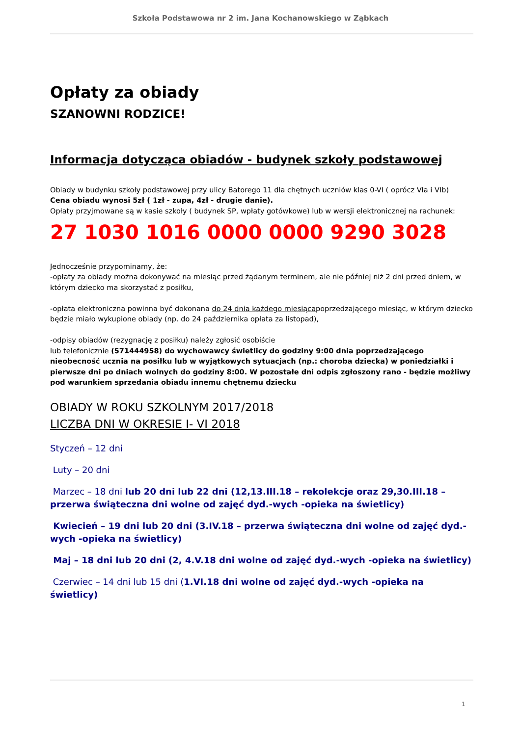Szkoła Podstawowa nr 2 im. Jana Kochanowskiego w Ząbkach
Opłaty za obiady
SZANOWNI RODZICE!
Informacja dotycząca obiadów - budynek szkoły podstawowej
Obiady w budynku szkoły podstawowej przy ulicy Batorego 11 dla chętnych uczniów klas 0-VI ( oprócz VIa i VIb)
Cena obiadu wynosi 5zł ( 1zł - zupa, 4zł - drugie danie).
Opłaty przyjmowane są w kasie szkoły ( budynek SP, wpłaty gotówkowe) lub w wersji elektronicznej na rachunek:
27 1030 1016 0000 0000 9290 3028
Jednocześnie przypominamy, że:
-opłaty za obiady można dokonywać na miesiąc przed żądanym terminem, ale nie później niż 2 dni przed dniem, w którym dziecko ma skorzystać z posiłku,
-opłata elektroniczna powinna być dokonana do 24 dnia każdego miesiącapoprzedzającego miesiąc, w którym dziecko będzie miało wykupione obiady (np. do 24 października opłata za listopad),
-odpisy obiadów (rezygnację z posiłku) należy zgłosić osobiście
lub telefonicznie (571444958) do wychowawcy świetlicy do godziny 9:00 dnia poprzedzającego nieobecność ucznia na posiłku lub w wyjątkowych sytuacjach (np.: choroba dziecka) w poniedziałki i pierwsze dni po dniach wolnych do godziny 8:00. W pozostałe dni odpis zgłoszony rano - będzie możliwy pod warunkiem sprzedania obiadu innemu chętnemu dziecku
OBIADY W ROKU SZKOLNYM 2017/2018
LICZBA DNI W OKRESIE I- VI 2018
Styczeń – 12 dni
Luty – 20 dni
Marzec – 18 dni lub 20 dni lub 22 dni (12,13.III.18 – rekolekcje oraz 29,30.III.18 – przerwa świąteczna dni wolne od zajęć dyd.-wych -opieka na świetlicy)
Kwiecień – 19 dni lub 20 dni (3.IV.18 – przerwa świąteczna dni wolne od zajęć dyd.-wych -opieka na świetlicy)
Maj – 18 dni lub 20 dni (2, 4.V.18 dni wolne od zajęć dyd.-wych -opieka na świetlicy)
Czerwiec – 14 dni lub 15 dni (1.VI.18 dni wolne od zajęć dyd.-wych -opieka na świetlicy)
1